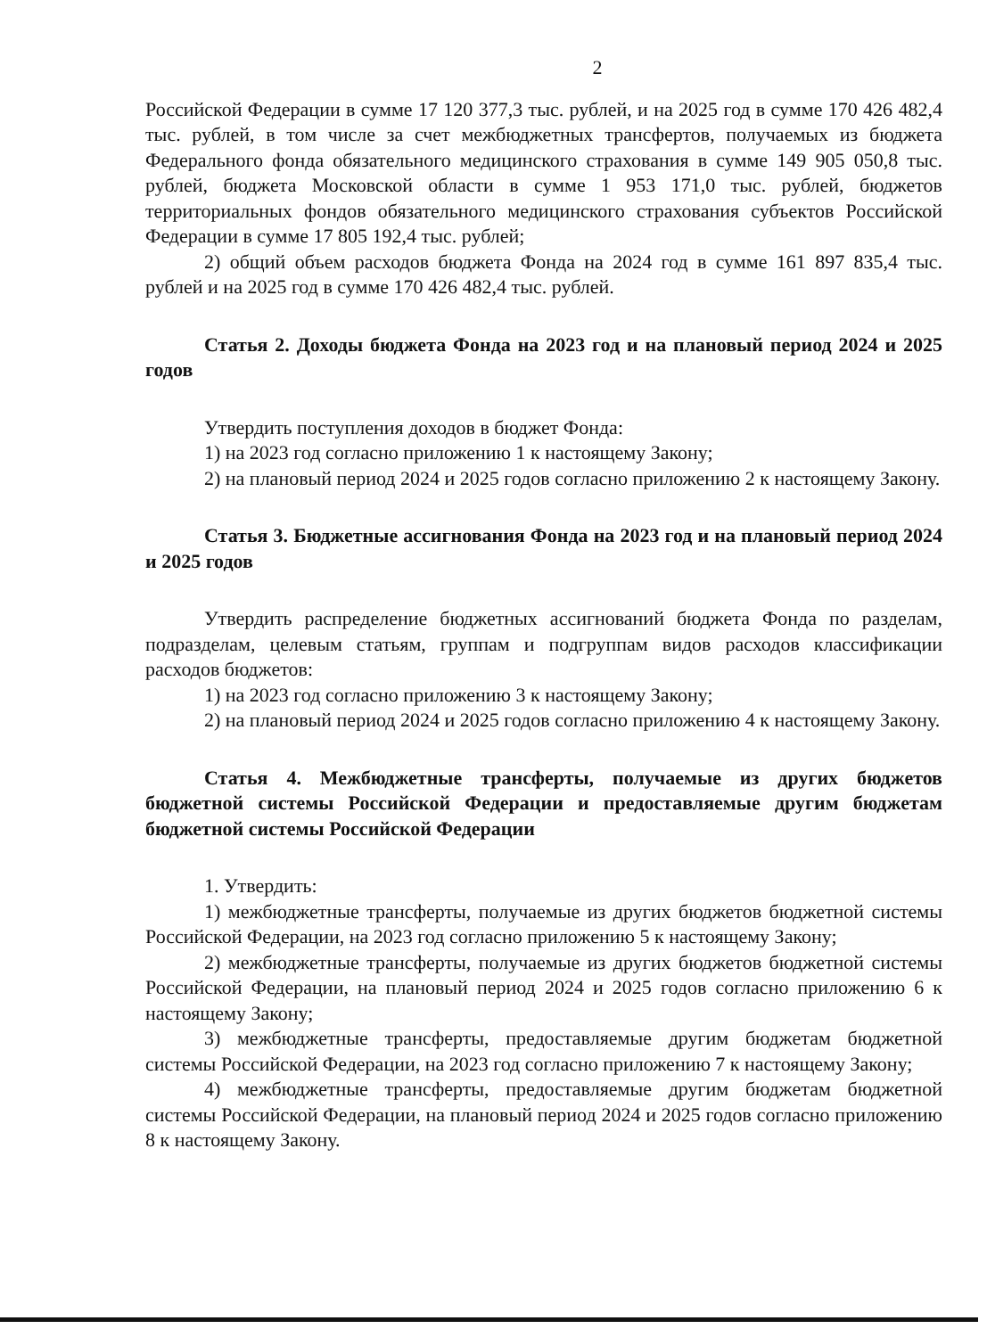2
Российской Федерации в сумме 17 120 377,3 тыс. рублей, и на 2025 год в сумме 170 426 482,4 тыс. рублей, в том числе за счет межбюджетных трансфертов, получаемых из бюджета Федерального фонда обязательного медицинского страхования в сумме 149 905 050,8 тыс. рублей, бюджета Московской области в сумме 1 953 171,0 тыс. рублей, бюджетов территориальных фондов обязательного медицинского страхования субъектов Российской Федерации в сумме 17 805 192,4 тыс. рублей;
2) общий объем расходов бюджета Фонда на 2024 год в сумме 161 897 835,4 тыс. рублей и на 2025 год в сумме 170 426 482,4 тыс. рублей.
Статья 2. Доходы бюджета Фонда на 2023 год и на плановый период 2024 и 2025 годов
Утвердить поступления доходов в бюджет Фонда:
1) на 2023 год согласно приложению 1 к настоящему Закону;
2) на плановый период 2024 и 2025 годов согласно приложению 2 к настоящему Закону.
Статья 3. Бюджетные ассигнования Фонда на 2023 год и на плановый период 2024 и 2025 годов
Утвердить распределение бюджетных ассигнований бюджета Фонда по разделам, подразделам, целевым статьям, группам и подгруппам видов расходов классификации расходов бюджетов:
1) на 2023 год согласно приложению 3 к настоящему Закону;
2) на плановый период 2024 и 2025 годов согласно приложению 4 к настоящему Закону.
Статья 4. Межбюджетные трансферты, получаемые из других бюджетов бюджетной системы Российской Федерации и предоставляемые другим бюджетам бюджетной системы Российской Федерации
1. Утвердить:
1) межбюджетные трансферты, получаемые из других бюджетов бюджетной системы Российской Федерации, на 2023 год согласно приложению 5 к настоящему Закону;
2) межбюджетные трансферты, получаемые из других бюджетов бюджетной системы Российской Федерации, на плановый период 2024 и 2025 годов согласно приложению 6 к настоящему Закону;
3) межбюджетные трансферты, предоставляемые другим бюджетам бюджетной системы Российской Федерации, на 2023 год согласно приложению 7 к настоящему Закону;
4) межбюджетные трансферты, предоставляемые другим бюджетам бюджетной системы Российской Федерации, на плановый период 2024 и 2025 годов согласно приложению 8 к настоящему Закону.